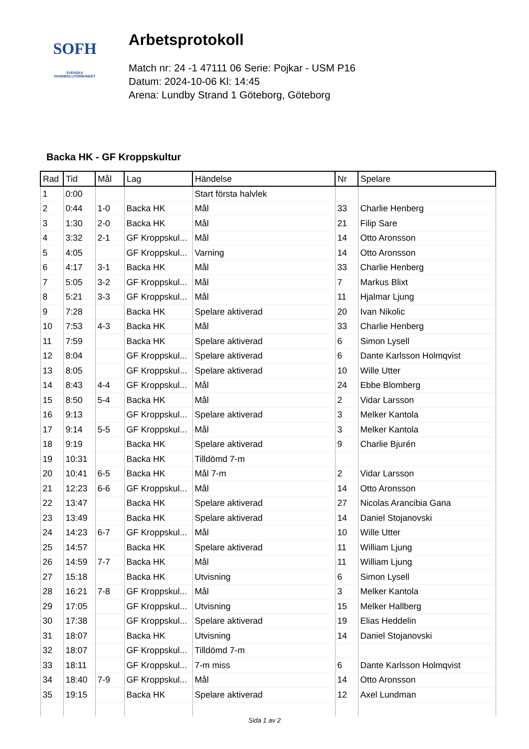SOFH
SVENSKA
HANDBOLLFÖRBUNDET
Arbetsprotokoll
Match nr: 24 -1 47111 06 Serie: Pojkar - USM P16
Datum: 2024-10-06 Kl: 14:45
Arena: Lundby Strand 1 Göteborg, Göteborg
Backa HK - GF Kroppskultur
| Rad | Tid | Mål | Lag | Händelse | Nr | Spelare |
| --- | --- | --- | --- | --- | --- | --- |
| 1 | 0:00 | | | Start första halvlek | | |
| 2 | 0:44 | 1-0 | Backa HK | Mål | 33 | Charlie Henberg |
| 3 | 1:30 | 2-0 | Backa HK | Mål | 21 | Filip Sare |
| 4 | 3:32 | 2-1 | GF Kroppskul... | Mål | 14 | Otto Aronsson |
| 5 | 4:05 | | GF Kroppskul... | Varning | 14 | Otto Aronsson |
| 6 | 4:17 | 3-1 | Backa HK | Mål | 33 | Charlie Henberg |
| 7 | 5:05 | 3-2 | GF Kroppskul... | Mål | 7 | Markus Blixt |
| 8 | 5:21 | 3-3 | GF Kroppskul... | Mål | 11 | Hjalmar Ljung |
| 9 | 7:28 | | Backa HK | Spelare aktiverad | 20 | Ivan Nikolic |
| 10 | 7:53 | 4-3 | Backa HK | Mål | 33 | Charlie Henberg |
| 11 | 7:59 | | Backa HK | Spelare aktiverad | 6 | Simon Lysell |
| 12 | 8:04 | | GF Kroppskul... | Spelare aktiverad | 6 | Dante Karlsson Holmqvist |
| 13 | 8:05 | | GF Kroppskul... | Spelare aktiverad | 10 | Wille Utter |
| 14 | 8:43 | 4-4 | GF Kroppskul... | Mål | 24 | Ebbe Blomberg |
| 15 | 8:50 | 5-4 | Backa HK | Mål | 2 | Vidar Larsson |
| 16 | 9:13 | | GF Kroppskul... | Spelare aktiverad | 3 | Melker Kantola |
| 17 | 9:14 | 5-5 | GF Kroppskul... | Mål | 3 | Melker Kantola |
| 18 | 9:19 | | Backa HK | Spelare aktiverad | 9 | Charlie Bjurén |
| 19 | 10:31 | | Backa HK | Tilldömd 7-m | | |
| 20 | 10:41 | 6-5 | Backa HK | Mål 7-m | 2 | Vidar Larsson |
| 21 | 12:23 | 6-6 | GF Kroppskul... | Mål | 14 | Otto Aronsson |
| 22 | 13:47 | | Backa HK | Spelare aktiverad | 27 | Nicolas Arancibia Gana |
| 23 | 13:49 | | Backa HK | Spelare aktiverad | 14 | Daniel Stojanovski |
| 24 | 14:23 | 6-7 | GF Kroppskul... | Mål | 10 | Wille Utter |
| 25 | 14:57 | | Backa HK | Spelare aktiverad | 11 | William Ljung |
| 26 | 14:59 | 7-7 | Backa HK | Mål | 11 | William Ljung |
| 27 | 15:18 | | Backa HK | Utvisning | 6 | Simon Lysell |
| 28 | 16:21 | 7-8 | GF Kroppskul... | Mål | 3 | Melker Kantola |
| 29 | 17:05 | | GF Kroppskul... | Utvisning | 15 | Melker Hallberg |
| 30 | 17:38 | | GF Kroppskul... | Spelare aktiverad | 19 | Elias Heddelin |
| 31 | 18:07 | | Backa HK | Utvisning | 14 | Daniel Stojanovski |
| 32 | 18:07 | | GF Kroppskul... | Tilldömd 7-m | | |
| 33 | 18:11 | | GF Kroppskul... | 7-m miss | 6 | Dante Karlsson Holmqvist |
| 34 | 18:40 | 7-9 | GF Kroppskul... | Mål | 14 | Otto Aronsson |
| 35 | 19:15 | | Backa HK | Spelare aktiverad | 12 | Axel Lundman |
Sida 1 av 2